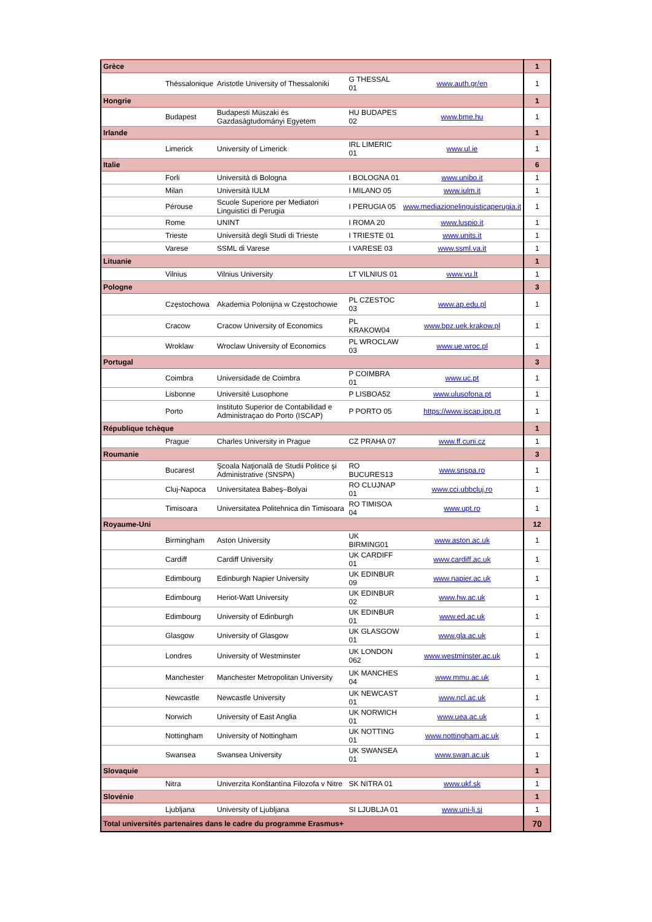| Grèce | | | | | 1 |
| | Théssalonique | Aristotle University of Thessaloniki | G THESSAL 01 | www.auth.gr/en | 1 |
| Hongrie | | | | | 1 |
| | Budapest | Budapesti Müszaki és Gazdaságtudományi Egyetem | HU BUDAPES 02 | www.bme.hu | 1 |
| Irlande | | | | | 1 |
| | Limerick | University of Limerick | IRL LIMERIC 01 | www.ul.ie | 1 |
| Italie | | | | | 6 |
| | Forli | Università di Bologna | I BOLOGNA 01 | www.unibo.it | 1 |
| | Milan | Università IULM | I MILANO 05 | www.iulm.it | 1 |
| | Pérouse | Scuole Superiore per Mediatori Linguistici di Perugia | I PERUGIA 05 | www.mediazionelinguisticaperugia.it | 1 |
| | Rome | UNINT | I ROMA 20 | www.luspio.it | 1 |
| | Trieste | Università degli Studi di Trieste | I TRIESTE 01 | www.units.it | 1 |
| | Varese | SSML di Varese | I VARESE 03 | www.ssml.va.it | 1 |
| Lituanie | | | | | 1 |
| | Vilnius | Vilnius University | LT VILNIUS 01 | www.vu.lt | 1 |
| Pologne | | | | | 3 |
| | Częstochowa | Akademia Polonijna w Częstochowie | PL CZESTOC 03 | www.ap.edu.pl | 1 |
| | Cracow | Cracow University of Economics | PL KRAKOW04 | www.bpz.uek.krakow.pl | 1 |
| | Wroklaw | Wroclaw University of Economics | PL WROCLAW 03 | www.ue.wroc.pl | 1 |
| Portugal | | | | | 3 |
| | Coimbra | Universidade de Coimbra | P COIMBRA 01 | www.uc.pt | 1 |
| | Lisbonne | Université Lusophone | P LISBOA52 | www.ulusofona.pt | 1 |
| | Porto | Instituto Superior de Contabilidad e Administraçao do Porto (ISCAP) | P PORTO 05 | https://www.iscap.ipp.pt | 1 |
| République tchèque | | | | | 1 |
| | Prague | Charles University in Prague | CZ PRAHA 07 | www.ff.cuni.cz | 1 |
| Roumanie | | | | | 3 |
| | Bucarest | Şcoala Naţională de Studii Politice şi Administrative (SNSPA) | RO BUCURES13 | www.snspa.ro | 1 |
| | Cluj-Napoca | Universitatea Babeş–Bolyai | RO CLUJNAP 01 | www.cci.ubbcluj.ro | 1 |
| | Timisoara | Universitatea Politehnica din Timisoara | RO TIMISOA 04 | www.upt.ro | 1 |
| Royaume-Uni | | | | | 12 |
| | Birmingham | Aston University | UK BIRMING01 | www.aston.ac.uk | 1 |
| | Cardiff | Cardiff University | UK CARDIFF 01 | www.cardiff.ac.uk | 1 |
| | Edimbourg | Edinburgh Napier University | UK EDINBUR 09 | www.napier.ac.uk | 1 |
| | Edimbourg | Heriot-Watt University | UK EDINBUR 02 | www.hw.ac.uk | 1 |
| | Edimbourg | University of Edinburgh | UK EDINBUR 01 | www.ed.ac.uk | 1 |
| | Glasgow | University of Glasgow | UK GLASGOW 01 | www.gla.ac.uk | 1 |
| | Londres | University of Westminster | UK LONDON 062 | www.westminster.ac.uk | 1 |
| | Manchester | Manchester Metropolitan University | UK MANCHES 04 | www.mmu.ac.uk | 1 |
| | Newcastle | Newcastle University | UK NEWCAST 01 | www.ncl.ac.uk | 1 |
| | Norwich | University of East Anglia | UK NORWICH 01 | www.uea.ac.uk | 1 |
| | Nottingham | University of Nottingham | UK NOTTING 01 | www.nottingham.ac.uk | 1 |
| | Swansea | Swansea University | UK SWANSEA 01 | www.swan.ac.uk | 1 |
| Slovaquie | | | | | 1 |
| | Nitra | Univerzita Konštantína Filozofa v Nitre | SK NITRA 01 | www.ukf.sk | 1 |
| Slovénie | | | | | 1 |
| | Ljubljana | University of Ljubljana | SI LJUBLJA 01 | www.uni-lj.si | 1 |
| Total universités partenaires dans le cadre du programme Erasmus+ | | | | | 70 |